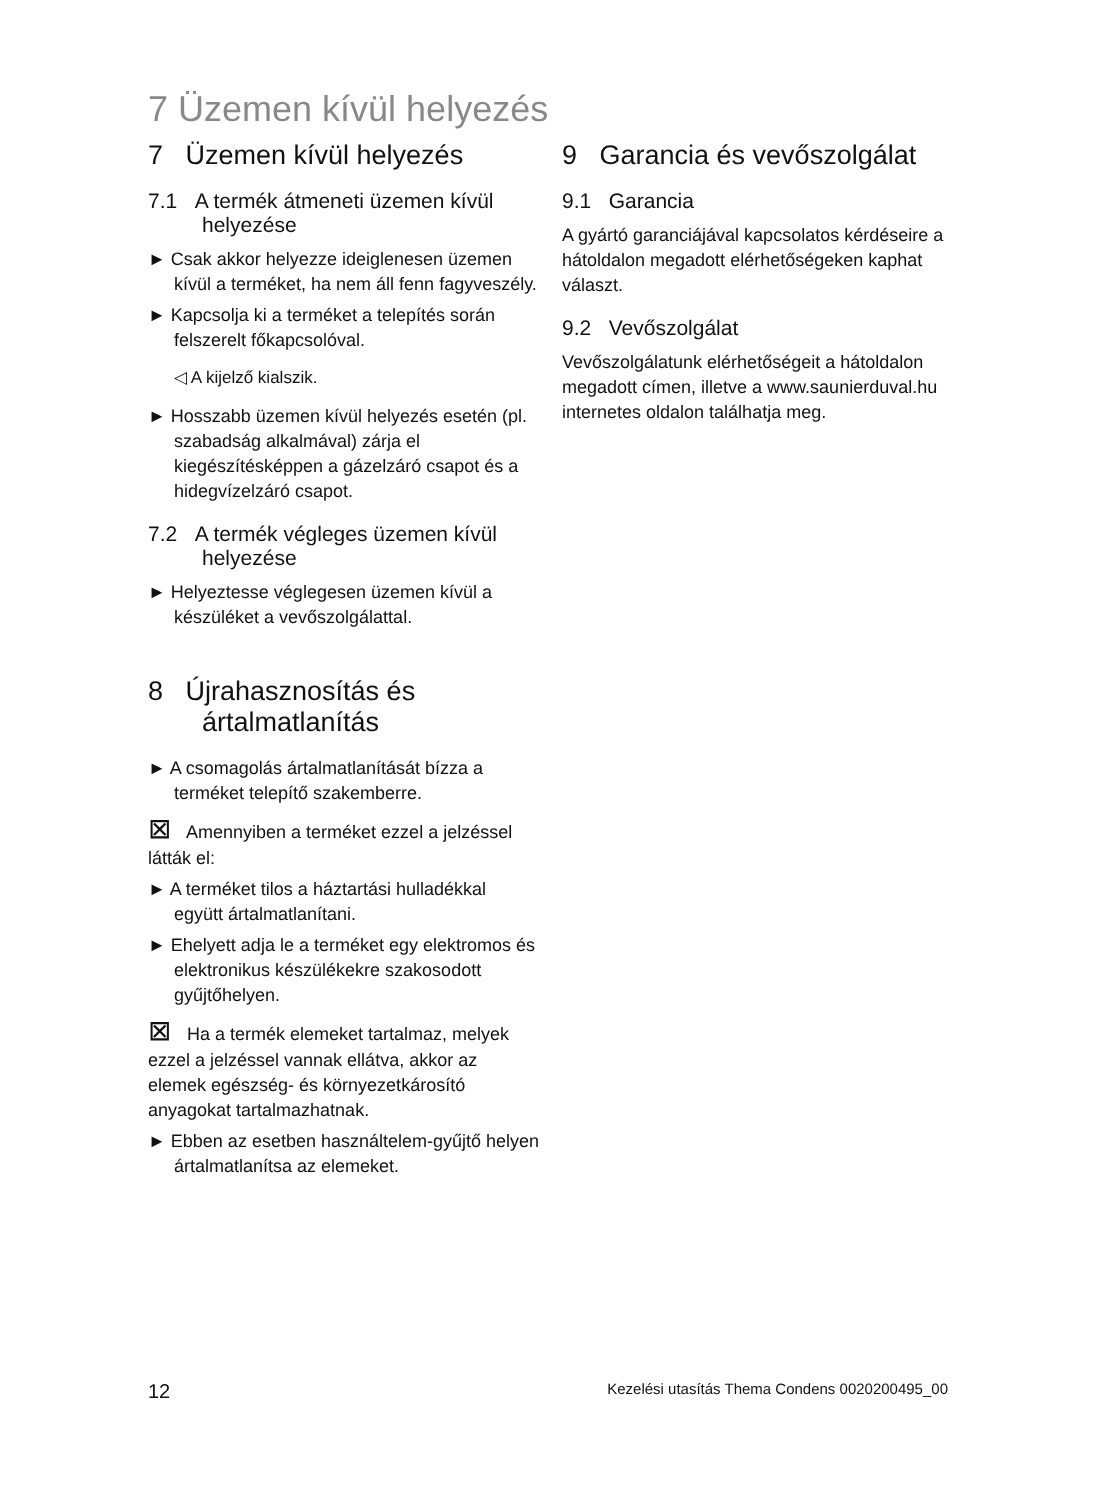7 Üzemen kívül helyezés
7 Üzemen kívül helyezés
7.1 A termék átmeneti üzemen kívül helyezése
► Csak akkor helyezze ideiglenesen üzemen kívül a terméket, ha nem áll fenn fagyveszély.
► Kapcsolja ki a terméket a telepítés során felszerelt főkapcsolóval.
◁ A kijelző kialszik.
► Hosszabb üzemen kívül helyezés esetén (pl. szabadság alkalmával) zárja el kiegészítésképpen a gázelzáró csapot és a hidegvízelzáró csapot.
7.2 A termék végleges üzemen kívül helyezése
► Helyeztesse véglegesen üzemen kívül a készüléket a vevőszolgálattal.
8 Újrahasznosítás és ártalmatlanítás
► A csomagolás ártalmatlanítását bízza a terméket telepítő szakemberre.
⊠ Amennyiben a terméket ezzel a jelzéssel látták el:
► A terméket tilos a háztartási hulladékkal együtt ártalmatlanítani.
► Ehelyett adja le a terméket egy elektromos és elektronikus készülékekre szakosodott gyűjtőhelyen.
⊠ Ha a termék elemeket tartalmaz, melyek ezzel a jelzéssel vannak ellátva, akkor az elemek egészség- és környezetkárosító anyagokat tartalmazhatnak.
► Ebben az esetben használtelem-gyűjtő helyen ártalmatlanítsa az elemeket.
9 Garancia és vevőszolgálat
9.1 Garancia
A gyártó garanciájával kapcsolatos kérdéseire a hátoldalon megadott elérhetőségeken kaphat választ.
9.2 Vevőszolgálat
Vevőszolgálatunk elérhetőségeit a hátoldalon megadott címen, illetve a www.saunierduval.hu internetes oldalon találhatja meg.
12 Kezelési utasítás Thema Condens 0020200495_00